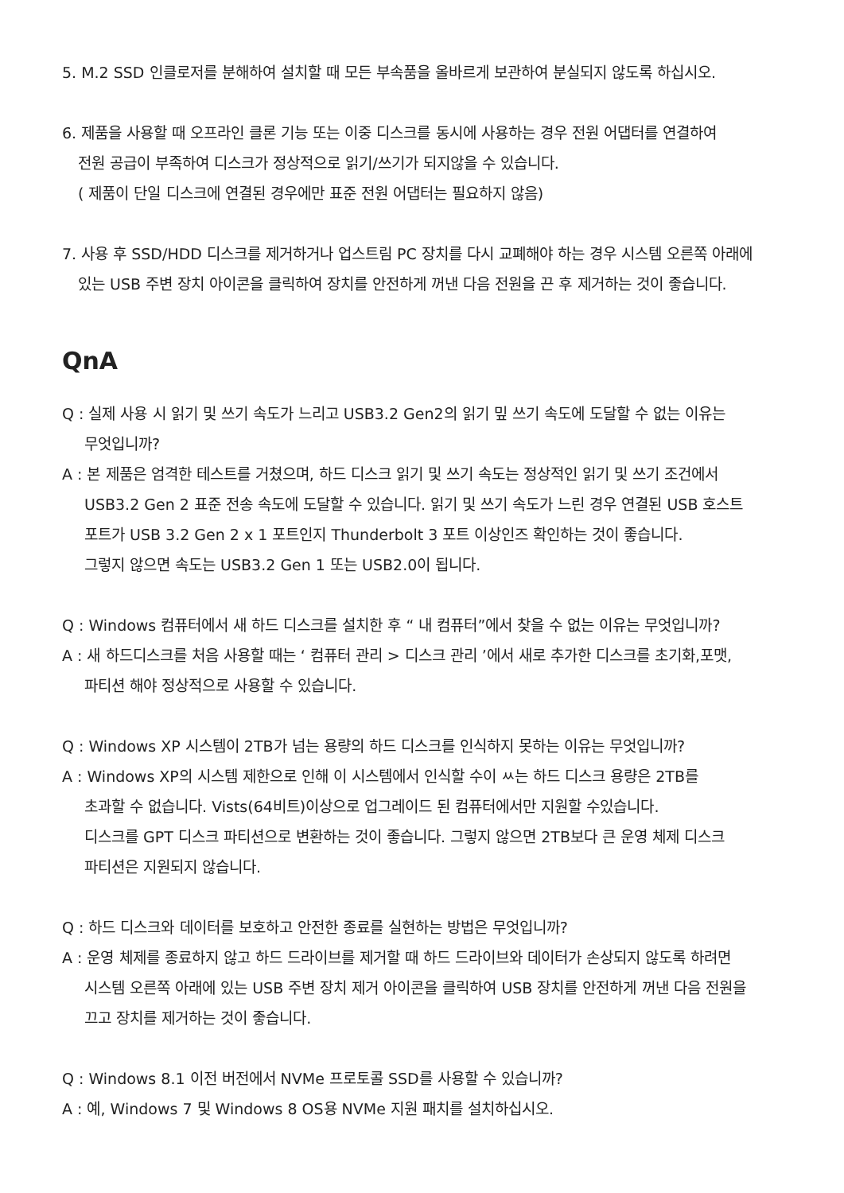5. M.2 SSD 인클로저를 분해하여 설치할 때 모든 부속품을 올바르게 보관하여 분실되지 않도록 하십시오.
6. 제품을 사용할 때 오프라인 클론 기능 또는 이중 디스크를 동시에 사용하는 경우 전원 어댑터를 연결하여
전원 공급이 부족하여 디스크가 정상적으로 읽기/쓰기가 되지않을 수 있습니다.
( 제품이 단일 디스크에 연결된 경우에만 표준 전원 어댑터는 필요하지 않음)
7. 사용 후 SSD/HDD 디스크를 제거하거나 업스트림 PC 장치를 다시 교폐해야 하는 경우 시스템 오른쪽 아래에
있는 USB 주변 장치 아이콘을 클릭하여 장치를 안전하게 꺼낸 다음 전원을 끈 후 제거하는 것이 좋습니다.
QnA
Q : 실제 사용 시 읽기 및 쓰기 속도가 느리고 USB3.2 Gen2의 읽기 밒 쓰기 속도에 도달할 수 없는 이유는
무엇입니까?
A : 본 제품은 엄격한 테스트를 거쳤으며, 하드 디스크 읽기 및 쓰기 속도는 정상적인 읽기 및 쓰기 조건에서
USB3.2 Gen 2 표준 전송 속도에 도달할 수 있습니다. 읽기 및 쓰기 속도가 느린 경우 연결된 USB 호스트
포트가 USB 3.2 Gen 2 x 1 포트인지 Thunderbolt 3 포트 이상인즈 확인하는 것이 좋습니다.
그렇지 않으면 속도는 USB3.2 Gen 1 또는 USB2.0이 됩니다.
Q : Windows 컴퓨터에서 새 하드 디스크를 설치한 후 “ 내 컴퓨터”에서 찾을 수 없는 이유는 무엇입니까?
A : 새 하드디스크를 처음 사용할 때는 ‘ 컴퓨터 관리 > 디스크 관리 ’에서 새로 추가한 디스크를 초기화,포맷,
파티션 해야 정상적으로 사용할 수 있습니다.
Q : Windows XP 시스템이 2TB가 넘는 용량의 하드 디스크를 인식하지 못하는 이유는 무엇입니까?
A : Windows XP의 시스템 제한으로 인해 이 시스템에서 인식할 수이 ㅆ는 하드 디스크 용량은 2TB를
초과할 수 없습니다. Vists(64비트)이상으로 업그레이드 된 컴퓨터에서만 지원할 수있습니다.
디스크를 GPT 디스크 파티션으로 변환하는 것이 좋습니다. 그렇지 않으면 2TB보다 큰 운영 체제 디스크
파티션은 지원되지 않습니다.
Q : 하드 디스크와 데이터를 보호하고 안전한 종료를 실현하는 방법은 무엇입니까?
A : 운영 체제를 종료하지 않고 하드 드라이브를 제거할 때 하드 드라이브와 데이터가 손상되지 않도록 하려면
시스템 오른쪽 아래에 있는 USB 주변 장치 제거 아이콘을 클릭하여 USB 장치를 안전하게 꺼낸 다음 전원을
끄고 장치를 제거하는 것이 좋습니다.
Q : Windows 8.1 이전 버전에서 NVMe 프로토콜 SSD를 사용할 수 있습니까?
A : 예, Windows 7 및 Windows 8 OS용 NVMe 지원 패치를 설치하십시오.